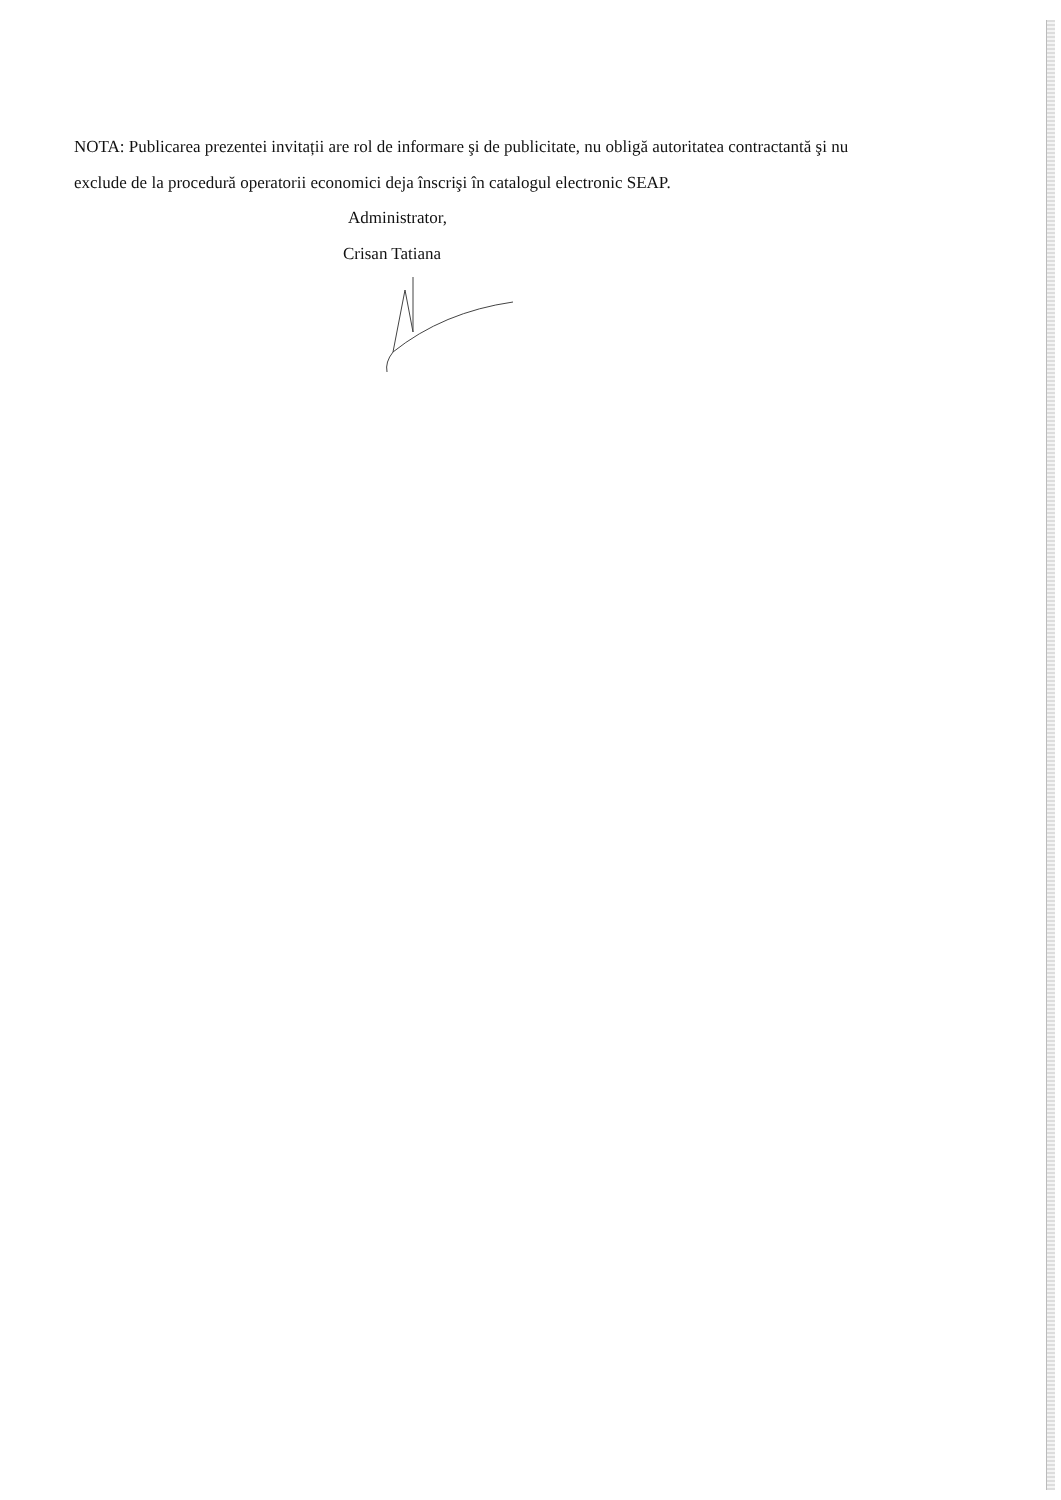NOTA: Publicarea prezentei invitații are rol de informare şi de publicitate, nu obligă autoritatea contractantă şi nu exclude de la procedură operatorii economici deja înscrişi în catalogul electronic SEAP.
Administrator,
Crisan Tatiana